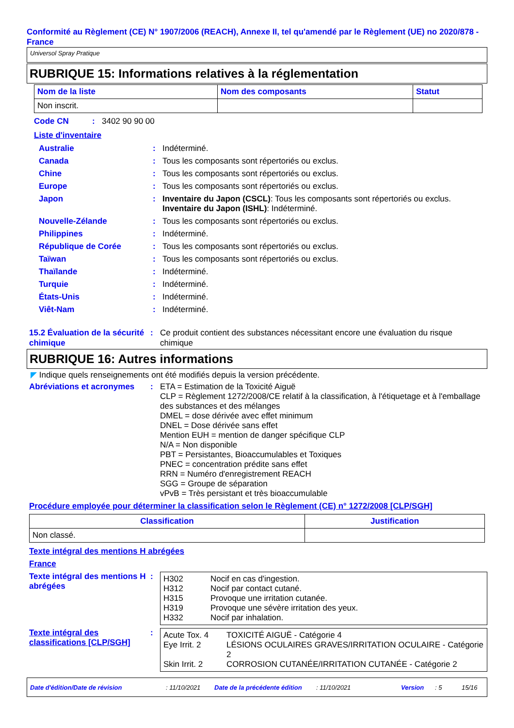Conformité au Règlement (CE) N° 1907/2006 (REACH), Annexe II, tel qu'amendé par le Règlement (UE) no 2020/878 - France
Universol Spray Pratique
RUBRIQUE 15: Informations relatives à la réglementation
| Nom de la liste | Nom des composants | Statut |
| --- | --- | --- |
| Non inscrit. | | |
Code CN: 3402 90 90 00
Liste d'inventaire
Australie: Indéterminé.
Canada: Tous les composants sont répertoriés ou exclus.
Chine: Tous les composants sont répertoriés ou exclus.
Europe: Tous les composants sont répertoriés ou exclus.
Japon: Inventaire du Japon (CSCL): Tous les composants sont répertoriés ou exclus.
Inventaire du Japon (ISHL): Indéterminé.
Nouvelle-Zélande: Tous les composants sont répertoriés ou exclus.
Philippines: Indéterminé.
République de Corée: Tous les composants sont répertoriés ou exclus.
Taïwan: Tous les composants sont répertoriés ou exclus.
Thaïlande: Indéterminé.
Turquie: Indéterminé.
États-Unis: Indéterminé.
Viêt-Nam: Indéterminé.
15.2 Évaluation de la sécurité chimique: Ce produit contient des substances nécessitant encore une évaluation du risque chimique
RUBRIQUE 16: Autres informations
◤ Indique quels renseignements ont été modifiés depuis la version précédente.
Abréviations et acronymes: ETA = Estimation de la Toxicité Aiguë
CLP = Règlement 1272/2008/CE relatif à la classification, à l'étiquetage et à l'emballage des substances et des mélanges
DMEL = dose dérivée avec effet minimum
DNEL = Dose dérivée sans effet
Mention EUH = mention de danger spécifique CLP
N/A = Non disponible
PBT = Persistantes, Bioaccumulables et Toxiques
PNEC = concentration prédite sans effet
RRN = Numéro d'enregistrement REACH
SGG = Groupe de séparation
vPvB = Très persistant et très bioaccumulable
Procédure employée pour déterminer la classification selon le Règlement (CE) n° 1272/2008 [CLP/SGH]
| Classification | Justification |
| --- | --- |
| Non classé. | |
Texte intégral des mentions H abrégées
France
Texte intégral des mentions H abrégées:
| H302 | Nocif en cas d'ingestion. |
| H312 | Nocif par contact cutané. |
| H315 | Provoque une irritation cutanée. |
| H319 | Provoque une sévère irritation des yeux. |
| H332 | Nocif par inhalation. |
Texte intégral des classifications [CLP/SGH]:
| Acute Tox. 4 | TOXICITÉ AIGUË - Catégorie 4 |
| Eye Irrit. 2 | LÉSIONS OCULAIRES GRAVES/IRRITATION OCULAIRE - Catégorie 2 |
| Skin Irrit. 2 | CORROSION CUTANÉE/IRRITATION CUTANÉE - Catégorie 2 |
Date d'édition/Date de révision: 11/10/2021 Date de la précédente édition: 11/10/2021 Version: 5 15/16